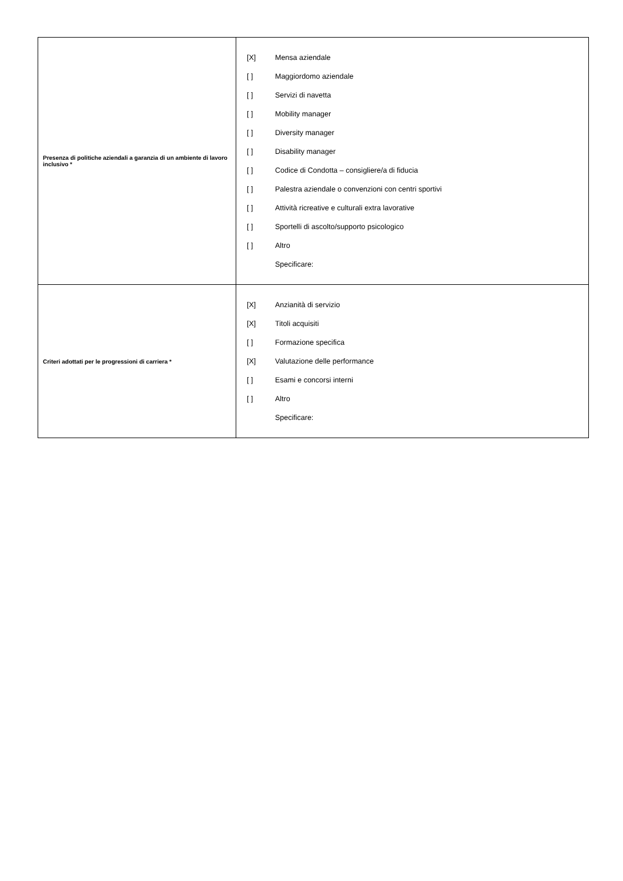| Presenza di politiche aziendali a garanzia di un ambiente di lavoro inclusivo * | [X] Mensa aziendale [ ] Maggiordomo aziendale [ ] Servizi di navetta [ ] Mobility manager [ ] Diversity manager [ ] Disability manager [ ] Codice di Condotta – consigliere/a di fiducia [ ] Palestra aziendale o convenzioni con centri sportivi [ ] Attività ricreative e culturali extra lavorative [ ] Sportelli di ascolto/supporto psicologico [ ] Altro Specificare: |
| Criteri adottati per le progressioni di carriera * | [X] Anzianità di servizio [X] Titoli acquisiti [ ] Formazione specifica [X] Valutazione delle performance [ ] Esami e concorsi interni [ ] Altro Specificare: |